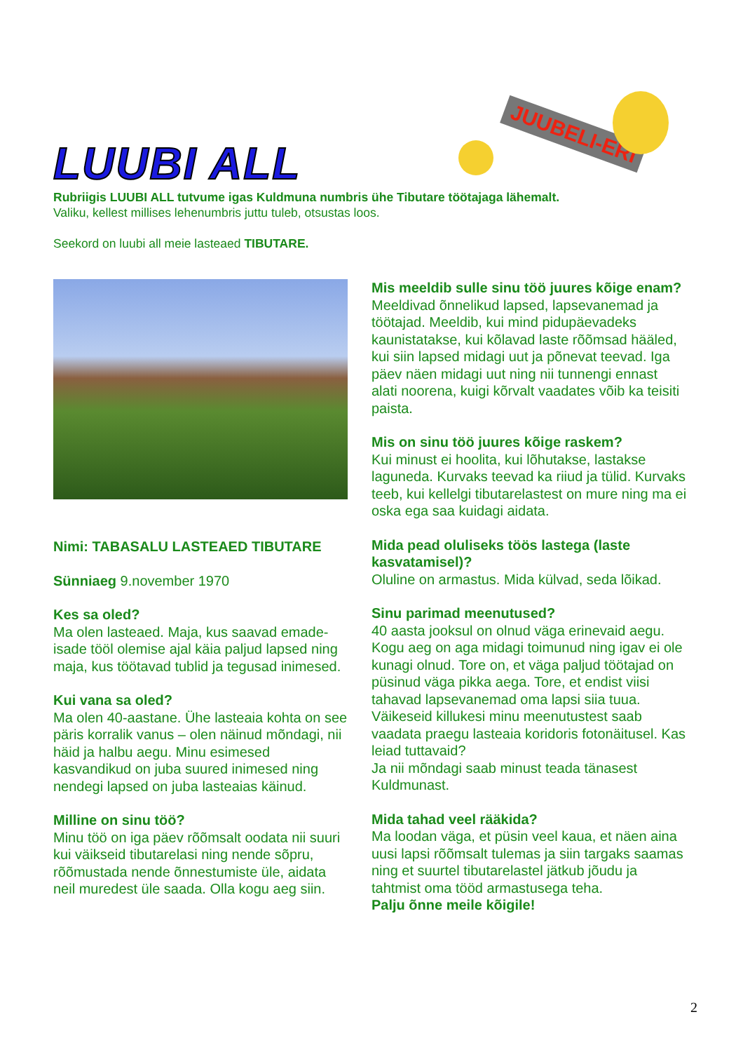LUUBI ALL
JUUBELI-ERI
Rubriigis LUUBI ALL tutvume igas Kuldmuna numbris ühe Tibutare töötajaga lähemalt.
Valiku, kellest millises lehenumbris juttu tuleb, otsustas loos.
Seekord on luubi all meie lasteaed TIBUTARE.
Nimi: TABASALU LASTEAED TIBUTARE
Sünniaeg 9.november 1970
Kes sa oled?
Ma olen lasteaed. Maja, kus saavad emade-isade tööl olemise ajal käia paljud lapsed ning maja, kus töötavad tublid ja tegusad inimesed.
Kui vana sa oled?
Ma olen 40-aastane. Ühe lasteaia kohta on see päris korralik vanus – olen näinud mõndagi, nii häid ja halbu aegu. Minu esimesed kasvandikud on juba suured inimesed ning nendegi lapsed on juba lasteaias käinud.
Milline on sinu töö?
Minu töö on iga päev rõõmsalt oodata nii suuri kui väikseid tibutarelasi ning nende sõpru, rõõmustada nende õnnestumiste üle, aidata neil muredest üle saada. Olla kogu aeg siin.
Mis meeldib sulle sinu töö juures kõige enam?
Meeldivad õnnelikud lapsed, lapsevanemad ja töötajad. Meeldib, kui mind pidupäevadeks kaunistatakse, kui kõlavad laste rõõmsad hääled, kui siin lapsed midagi uut ja põnevat teevad. Iga päev näen midagi uut ning nii tunnengi ennast alati noorena, kuigi kõrvalt vaadates võib ka teisiti paista.
Mis on sinu töö juures kõige raskem?
Kui minust ei hoolita, kui lõhutakse, lastakse laguneda. Kurvaks teevad ka riiud ja tülid. Kurvaks teeb, kui kellelgi tibutarelastest on mure ning ma ei oska ega saa kuidagi aidata.
Mida pead oluliseks töös lastega (laste kasvatamisel)?
Oluline on armastus. Mida külvad, seda lõikad.
Sinu parimad meenutused?
40 aasta jooksul on olnud väga erinevaid aegu. Kogu aeg on aga midagi toimunud ning igav ei ole kunagi olnud. Tore on, et väga paljud töötajad on püsinud väga pikka aega. Tore, et endist viisi tahavad lapsevanemad oma lapsi siia tuua.
Väikeseid killukesi minu meenutustest saab vaadata praegu lasteaia koridoris fotonäitusel. Kas leiad tuttavaid?
Ja nii mõndagi saab minust teada tänasest Kuldmunast.
Mida tahad veel rääkida?
Ma loodan väga, et püsin veel kaua, et näen aina uusi lapsi rõõmsalt tulemas ja siin targaks saamas ning et suurtel tibutarelastel jätkub jõudu ja tahtmist oma tööd armastusega teha.
Palju õnne meile kõigile!
2